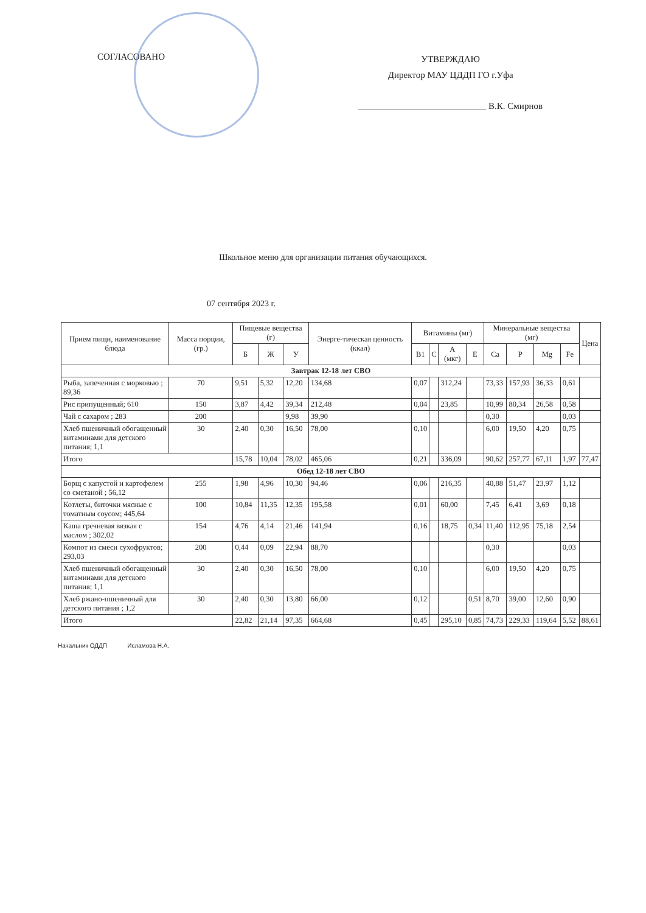СОГЛАСОВАНО
УТВЕРЖДАЮ
Директор МАУ ЦДДП ГО г.Уфа
____________________________ В.К. Смирнов
Школьное меню для организации питания обучающихся.
07 сентября 2023 г.
| Прием пищи, наименование блюда | Масса порции, (гр.) | Пищевые вещества (г) | | | Энерге-тическая ценность (ккал) | Витамины (мг) | | | | Минеральные вещества (мг) | | | | Цена |
| --- | --- | --- | --- | --- | --- | --- | --- | --- | --- | --- | --- | --- | --- | --- |
| | | Б | Ж | У | | B1 | C | A (мкг) | E | Ca | P | Mg | Fe | |
| Завтрак 12-18 лет СВО | | | | | | | | | | | | | | |
| Рыба, запеченная с морковью ; 89,36 | 70 | 9,51 | 5,32 | 12,20 | 134,68 | 0,07 | | 312,24 | | 73,33 | 157,93 | 36,33 | 0,61 | |
| Рис припущенный; 610 | 150 | 3,87 | 4,42 | 39,34 | 212,48 | 0,04 | | 23,85 | | 10,99 | 80,34 | 26,58 | 0,58 | |
| Чай с сахаром ; 283 | 200 | | | 9,98 | 39,90 | | | | | 0,30 | | | 0,03 | |
| Хлеб пшеничный обогащенный витаминами для детского питания; 1,1 | 30 | 2,40 | 0,30 | 16,50 | 78,00 | 0,10 | | | | 6,00 | 19,50 | 4,20 | 0,75 | |
| Итого | | 15,78 | 10,04 | 78,02 | 465,06 | 0,21 | | 336,09 | | 90,62 | 257,77 | 67,11 | 1,97 | 77,47 |
| Обед 12-18 лет СВО | | | | | | | | | | | | | | |
| Борщ с капустой и картофелем со сметаной ; 56,12 | 255 | 1,98 | 4,96 | 10,30 | 94,46 | 0,06 | | 216,35 | | 40,88 | 51,47 | 23,97 | 1,12 | |
| Котлеты, биточки мясные с томатным соусом; 445,64 | 100 | 10,84 | 11,35 | 12,35 | 195,58 | 0,01 | | 60,00 | | 7,45 | 6,41 | 3,69 | 0,18 | |
| Каша гречневая вязкая с маслом ; 302,02 | 154 | 4,76 | 4,14 | 21,46 | 141,94 | 0,16 | | 18,75 | 0,34 | 11,40 | 112,95 | 75,18 | 2,54 | |
| Компот из смеси сухофруктов; 293,03 | 200 | 0,44 | 0,09 | 22,94 | 88,70 | | | | | 0,30 | | | 0,03 | |
| Хлеб пшеничный обогащенный витаминами для детского питания; 1,1 | 30 | 2,40 | 0,30 | 16,50 | 78,00 | 0,10 | | | | 6,00 | 19,50 | 4,20 | 0,75 | |
| Хлеб ржано-пшеничный для детского питания ; 1,2 | 30 | 2,40 | 0,30 | 13,80 | 66,00 | 0,12 | | | 0,51 | 8,70 | 39,00 | 12,60 | 0,90 | |
| Итого | | 22,82 | 21,14 | 97,35 | 664,68 | 0,45 | | 295,10 | 0,85 | 74,73 | 229,33 | 119,64 | 5,52 | 88,61 |
Начальник ОДДП Исламова Н.А.